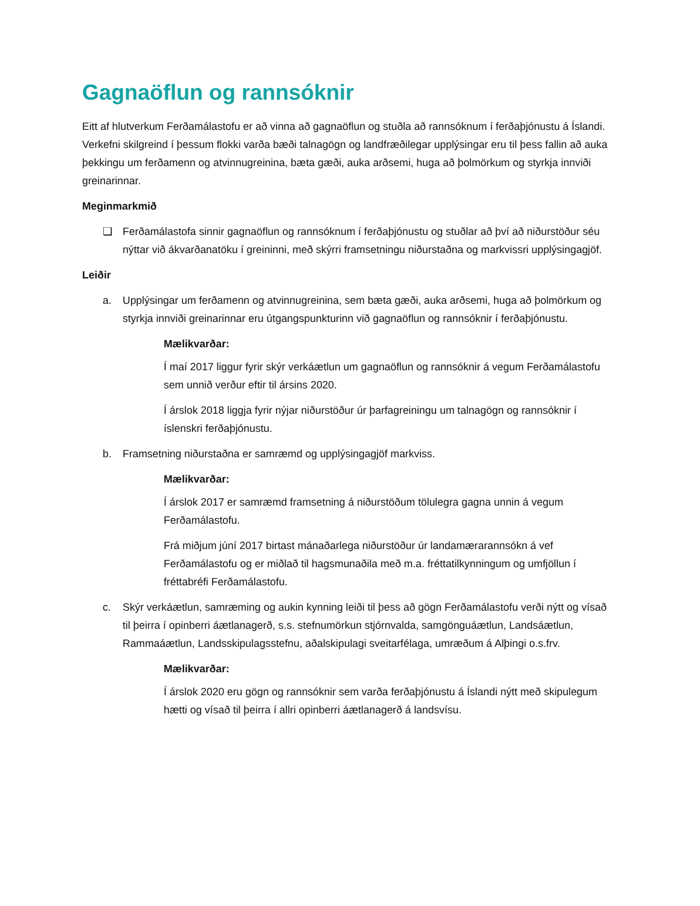Gagnaöflun og rannsóknir
Eitt af hlutverkum Ferðamálastofu er að vinna að gagnaöflun og stuðla að rannsóknum í ferðaþjónustu á Íslandi. Verkefni skilgreind í þessum flokki varða bæði talnagögn og landfræðilegar upplýsingar eru til þess fallin að auka þekkingu um ferðamenn og atvinnugreinina, bæta gæði, auka arðsemi, huga að þolmörkum og styrkja innviði greinarinnar.
Meginmarkmið
❑ Ferðamálastofa sinnir gagnaöflun og rannsóknum í ferðaþjónustu og stuðlar að því að niðurstöður séu nýttar við ákvarðanatöku í greininni, með skýrri framsetningu niðurstaðna og markvissri upplýsingagjöf.
Leiðir
a. Upplýsingar um ferðamenn og atvinnugreinina, sem bæta gæði, auka arðsemi, huga að þolmörkum og styrkja innviði greinarinnar eru útgangspunkturinn við gagnaöflun og rannsóknir í ferðaþjónustu.
Mælikvarðar:
Í maí 2017 liggur fyrir skýr verkáætlun um gagnaöflun og rannsóknir á vegum Ferðamálastofu sem unnið verður eftir til ársins 2020.
Í árslok 2018 liggja fyrir nýjar niðurstöður úr þarfagreiningu um talnagögn og rannsóknir í íslenskri ferðaþjónustu.
b. Framsetning niðurstaðna er samræmd og upplýsingagjöf markviss.
Mælikvarðar:
Í árslok 2017 er samræmd framsetning á niðurstöðum tölulegra gagna unnin á vegum Ferðamálastofu.
Frá miðjum júní 2017 birtast mánaðarlega niðurstöður úr landamærarannsókn á vef Ferðamálastofu og er miðlað til hagsmunaðila með m.a. fréttatilkynningum og umfjöllun í fréttabréfi Ferðamálastofu.
c. Skýr verkáætlun, samræming og aukin kynning leiði til þess að gögn Ferðamálastofu verði nýtt og vísað til þeirra í opinberri áætlanagerð, s.s. stefnumörkun stjórnvalda, samgönguáætlun, Landsáætlun, Rammaáætlun, Landsskipulagsstefnu, aðalskipulagi sveitarfélaga, umræðum á Alþingi o.s.frv.
Mælikvarðar:
Í árslok 2020 eru gögn og rannsóknir sem varða ferðaþjónustu á Íslandi nýtt með skipulegum hætti og vísað til þeirra í allri opinberri áætlanagerð á landsvísu.